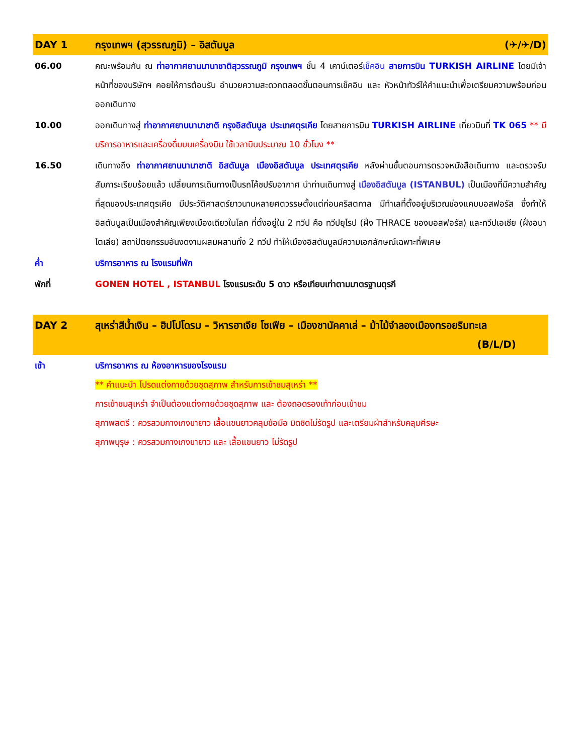| DAY 1 | กรุงเทพฯ (สุวรรณภูมิ) – อิสตันบูล (✈/✈/D) |
| 06.00 | คณะพร้อมกัน ณ ท่าอากาศยานนานาชาติสุวรรณภูมิ กรุงเทพฯ ชั้น 4 เคาน์เตอร์ เช็คอิน สายการบิน TURKISH AIRLINE โดยมีเจ้าหน้าที่ของบริษัทฯ คอยให้การต้อนรับ อำนวยความสะดวกตลอดขั้นตอนการเช็คอิน และ หัวหน้าทัวร์ให้คำแนะนำเพื่อเตรียมความพร้อมก่อนออกเดินทาง |
| 10.00 | ออกเดินทางสู่ ท่าอากาศยานนานาชาติ กรุงอิสตันบูล ประเทศตุรเคีย โดยสายการบิน TURKISH AIRLINE เที่ยวบินที่ TK 065 ** มีบริการอาหารและเครื่องดื่มบนเครื่องบิน ใช้เวลาบินประมาณ 10 ชั่วโมง ** |
| 16.50 | เดินทางถึง ท่าอากาศยานนานาชาติ อิสตันบูล เมืองอิสตันบูล ประเทศตุรเคีย หลังผ่านขั้นตอนการตรวจหนังสือเดินทาง และตรวจรับสัมภาระเรียบร้อยแล้ว เปลี่ยนการเดินทางเป็นรถโค้ชปรับอากาศ นำท่านเดินทางสู่ เมืองอิสตันบูล (ISTANBUL) เป็นเมืองที่มีความสำคัญที่สุดของประเทศตุรเคีย มีประวัติศาสตร์ยาวนานหลายศตวรรษตั้งแต่ก่อนคริสตกาล มีทำเลที่ตั้งอยู่บริเวณช่องแคบบอสฟอรัส ซึ่งทำให้อิสตันบูลเป็นเมืองสำคัญเพียงเมืองเดียวในโลก ที่ตั้งอยู่ใน 2 ทวีป คือ ทวีปยุโรป (ฝั่ง THRACE ของบอสฟอรัส) และทวีปเอเชีย (ฝั่งอนาโตเลีย) สถาปัตยกรรมอันงดงามผสมผสานทั้ง 2 ทวีป ทำให้เมืองอิสตันบูลมีความเอกลักษณ์เฉพาะที่พิเศษ |
| ค่ำ | บริการอาหาร ณ โรงแรมที่พัก |
| พักที่ | GONEN HOTEL , ISTANBUL โรงแรมระดับ 5 ดาว หรือเทียบเท่าตามมาตรฐานตุรกี |
| DAY 2 | สุเหร่าสีน้ำเงิน – ฮิปโปโดรม – วิหารฮาเจีย โซเฟีย – เมืองชานัคคาเล่ – ม้าไม้จำลองเมืองทรอยริมทะเล (B/L/D) |
| เช้า | บริการอาหาร ณ ห้องอาหารของโรงแรม ** คำแนะนำ โปรดแต่งกายด้วยชุดสุภาพ สำหรับการเข้าชมสุเหร่า ** การเข้าชมสุเหร่า จำเป็นต้องแต่งกายด้วยชุดสุภาพ และ ต้องถอดรองเท้าก่อนเข้าชม สุภาพสตรี : ควรสวมกางเกงขายาว เสื้อแขนยาวคลุมข้อมือ มิดชิดไม่รัดรูป และเตรียมผ้าสำหรับคลุมศีรษะ สุภาพบุรุษ : ควรสวมกางเกงขายาว และ เสื้อแขนยาว ไม่รัดรูป |